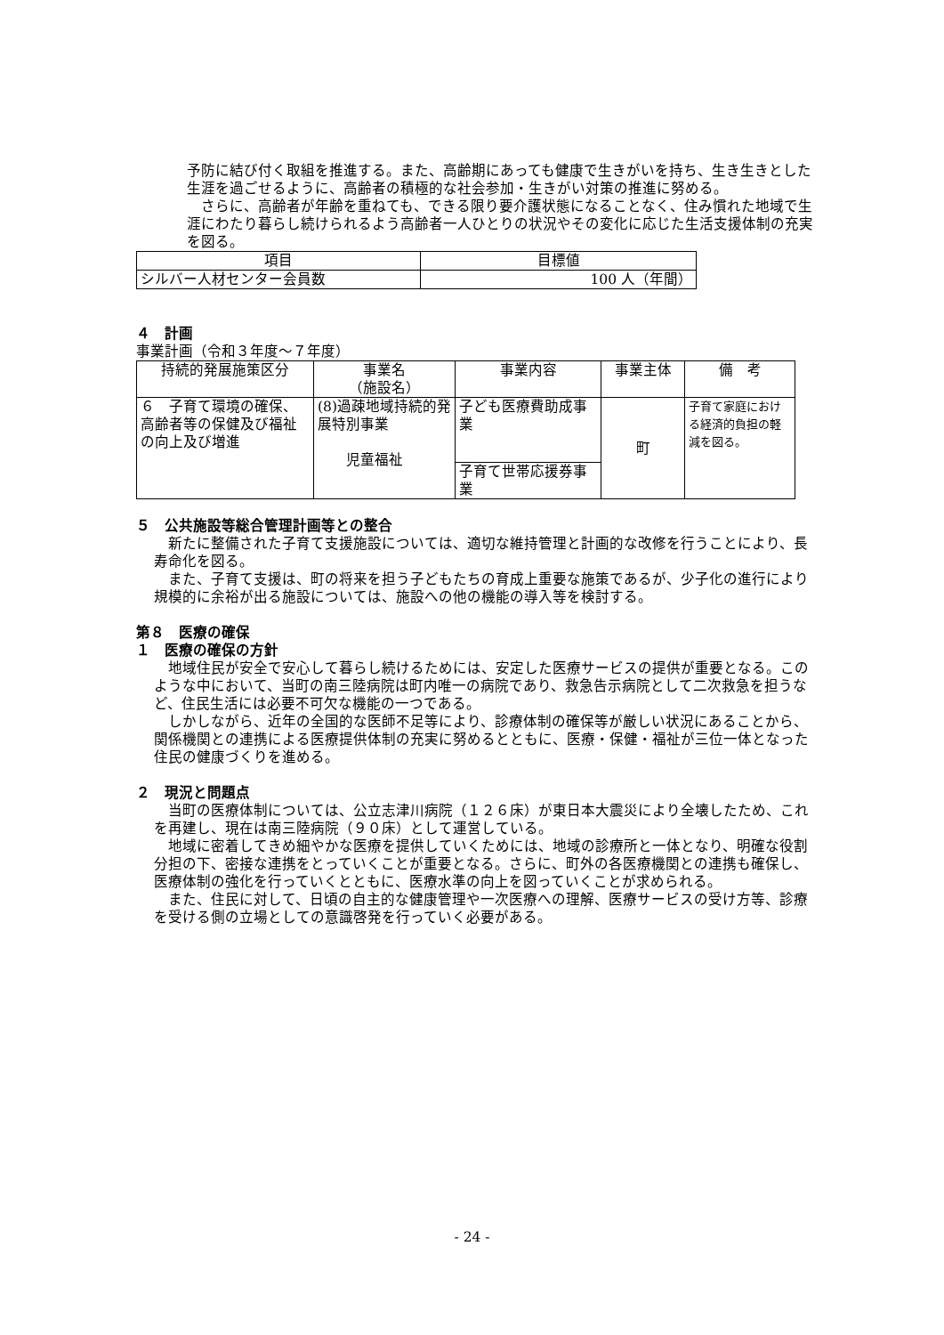予防に結び付く取組を推進する。また、高齢期にあっても健康で生きがいを持ち、生き生きとした生涯を過ごせるように、高齢者の積極的な社会参加・生きがい対策の推進に努める。
　さらに、高齢者が年齢を重ねても、できる限り要介護状態になることなく、住み慣れた地域で生涯にわたり暮らし続けられるよう高齢者一人ひとりの状況やその変化に応じた生活支援体制の充実を図る。
| 項目 | 目標値 |
| シルバー人材センター会員数 | 100 人（年間） |
４　計画
事業計画（令和３年度～７年度）
| 持続的発展施策区分 | 事業名 （施設名） | 事業内容 | 事業主体 | 備 考 |
| ６ 子育て環境の確保、高齢者等の保健及び福祉の向上及び増進 | (8)過疎地域持続的発展特別事業 児童福祉 | 子ども医療費助成事業 | 町 | 子育て家庭における経済的負担の軽減を図る。 |
| | | 子育て世帯応援券事業 | | |
５　公共施設等総合管理計画等との整合
　新たに整備された子育て支援施設については、適切な維持管理と計画的な改修を行うことにより、長寿命化を図る。
　また、子育て支援は、町の将来を担う子どもたちの育成上重要な施策であるが、少子化の進行により規模的に余裕が出る施設については、施設への他の機能の導入等を検討する。
第８　医療の確保
１　医療の確保の方針
　地域住民が安全で安心して暮らし続けるためには、安定した医療サービスの提供が重要となる。このような中において、当町の南三陸病院は町内唯一の病院であり、救急告示病院として二次救急を担うなど、住民生活には必要不可欠な機能の一つである。
　しかしながら、近年の全国的な医師不足等により、診療体制の確保等が厳しい状況にあることから、関係機関との連携による医療提供体制の充実に努めるとともに、医療・保健・福祉が三位一体となった住民の健康づくりを進める。
２　現況と問題点
　当町の医療体制については、公立志津川病院（１２６床）が東日本大震災により全壊したため、これを再建し、現在は南三陸病院（９０床）として運営している。
　地域に密着してきめ細やかな医療を提供していくためには、地域の診療所と一体となり、明確な役割分担の下、密接な連携をとっていくことが重要となる。さらに、町外の各医療機関との連携も確保し、医療体制の強化を行っていくとともに、医療水準の向上を図っていくことが求められる。
　また、住民に対して、日頃の自主的な健康管理や一次医療への理解、医療サービスの受け方等、診療を受ける側の立場としての意識啓発を行っていく必要がある。
- 24 -